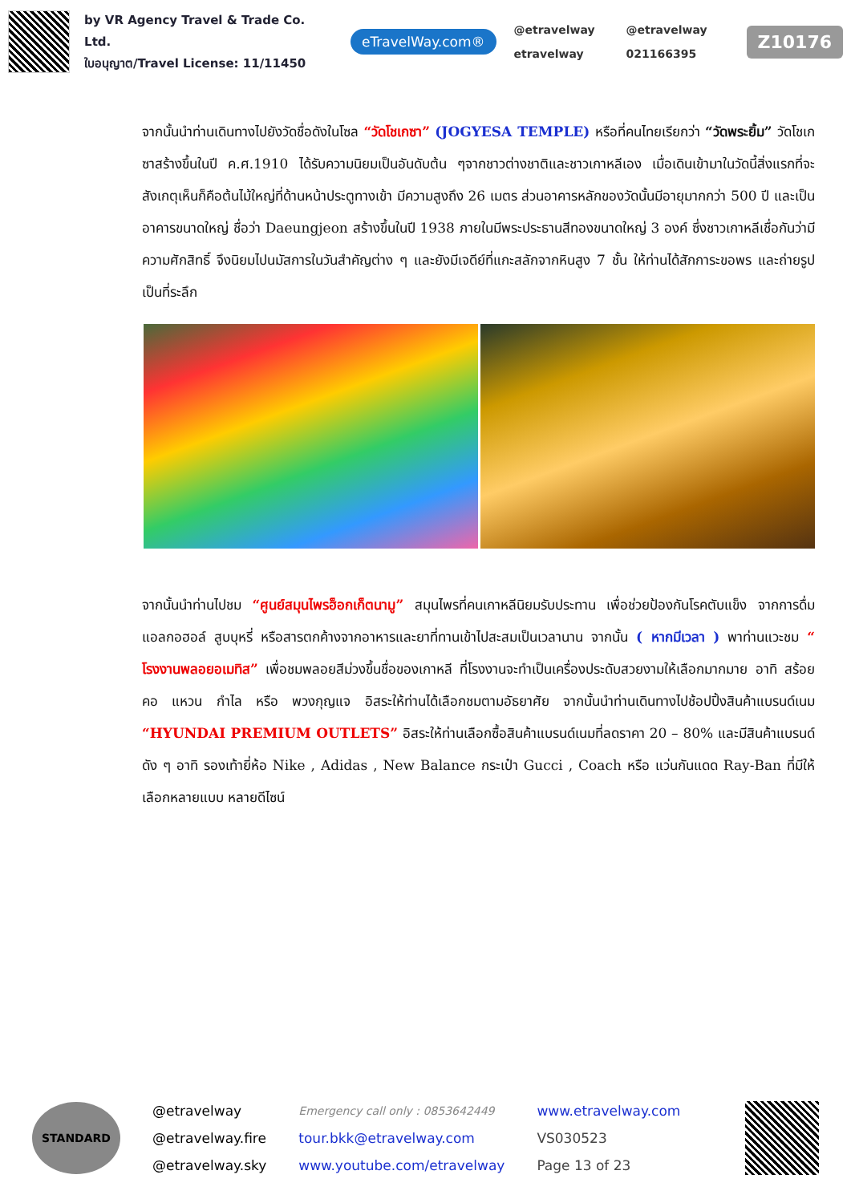by VR Agency Travel & Trade Co. Ltd.
ใบอนุญาต/Travel License: 11/11450
eTravelWay.com®
@etravelway @etravelway etravelway 021166395
Z10176
จากนั้นนำท่านเดินทางไปยังวัดชื่อดังในโซล “วัดโชเกซา” (JOGYESA TEMPLE) หรือที่คนไทยเรียกว่า “วัดพระยิ้ม” วัดโชเกซาสร้างขึ้นในปี ค.ศ.1910 ได้รับความนิยมเป็นอันดับต้น ๆจากชาวต่างชาติและชาวเกาหลีเอง เมื่อเดินเข้ามาในวัดนี้สิ่งแรกที่จะสังเกตุเห็นก็คือต้นไม้ใหญ่ที่ด้านหน้าประตูทางเข้า มีความสูงถึง 26 เมตร ส่วนอาคารหลักของวัดนั้นมีอายุมากกว่า 500 ปี และเป็นอาคารขนาดใหญ่ ชื่อว่า Daeungjeon สร้างขึ้นในปี 1938 ภายในมีพระประธานสีทองขนาดใหญ่ 3 องค์ ซึ่งชาวเกาหลีเชื่อกันว่ามีความศักสิทธิ์ จึงนิยมไปนมัสการในวันสำคัญต่าง ๆ และยังมีเจดีย์ที่แกะสลักจากหินสูง 7 ชั้น ให้ท่านได้สักการะขอพร และถ่ายรูปเป็นที่ระลึก
จากนั้นนำท่านไปชม “ศูนย์สมุนไพรฮ็อกเก็ตนามู” สมุนไพรที่คนเกาหลีนิยมรับประทาน เพื่อช่วยป้องกันโรคตับแข็ง จากการดื่มแอลกอฮอล์ สูบบุหรี่ หรือสารตกค้างจากอาหารและยาที่ทานเข้าไปสะสมเป็นเวลานาน จากนั้น ( หากมีเวลา ) พาท่านแวะชม “ โรงงานพลอยอเมทิส” เพื่อชมพลอยสีม่วงขึ้นชื่อของเกาหลี ที่โรงงานจะทำเป็นเครื่องประดับสวยงามให้เลือกมากมาย อาทิ สร้อยคอ แหวน กำไล หรือ พวงกุญแจ อิสระให้ท่านได้เลือกชมตามอัธยาศัย จากนั้นนำท่านเดินทางไปช้อปปิ้งสินค้าแบรนด์เนม “HYUNDAI PREMIUM OUTLETS” อิสระให้ท่านเลือกซื้อสินค้าแบรนด์เนมที่ลดราคา 20 – 80% และมีสินค้าแบรนด์ดัง ๆ อาทิ รองเท้ายี่ห้อ Nike , Adidas , New Balance กระเป๋า Gucci , Coach หรือ แว่นกันแดด Ray-Ban ที่มีให้เลือกหลายแบบ หลายดีไซน์
STANDARD
@etravelway
@etravelway.fire
@etravelway.sky
Emergency call only : 0853642449
tour.bkk@etravelway.com
www.youtube.com/etravelway
www.etravelway.com
VS030523
Page 13 of 23